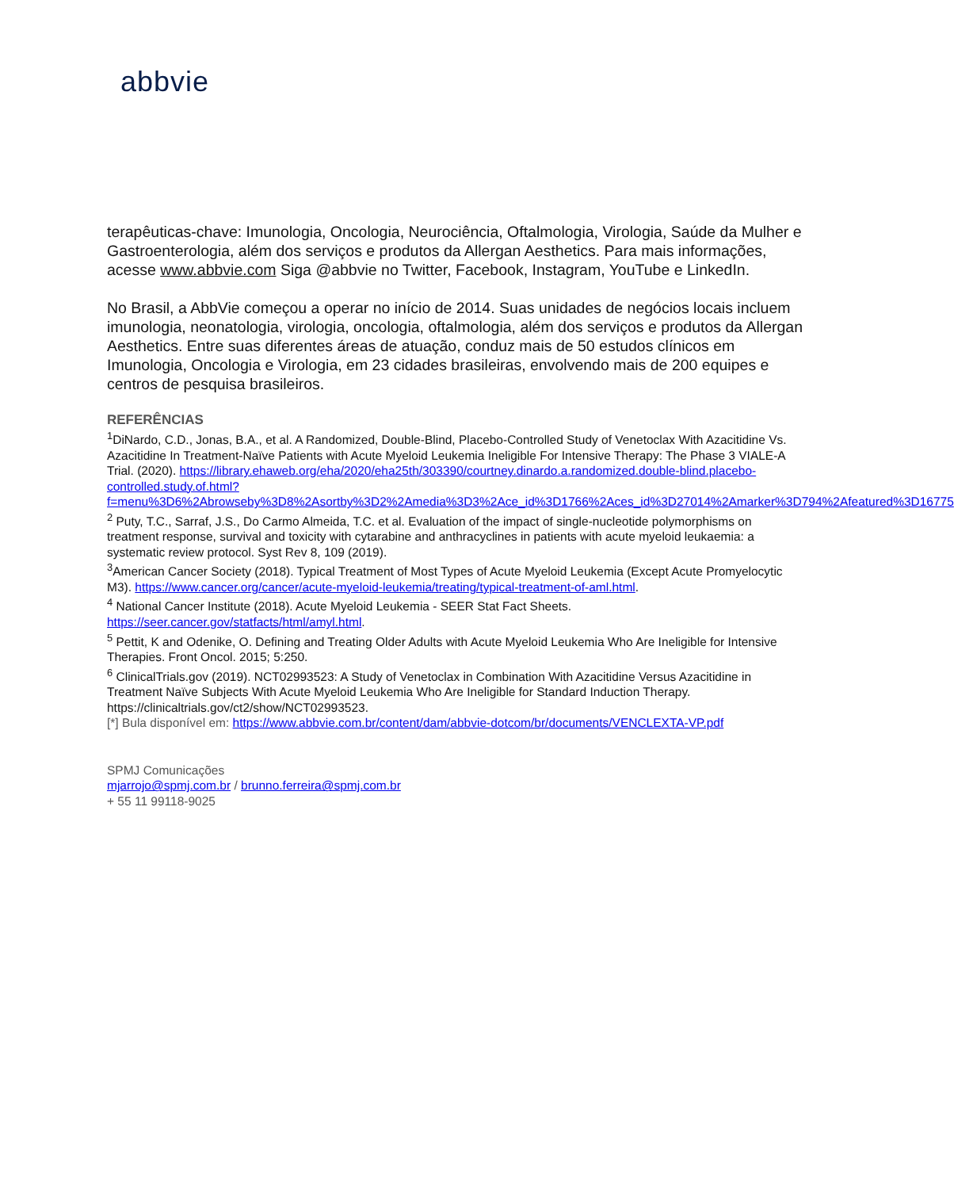abbvie
terapêuticas-chave: Imunologia, Oncologia, Neurociência, Oftalmologia, Virologia, Saúde da Mulher e Gastroenterologia, além dos serviços e produtos da Allergan Aesthetics. Para mais informações, acesse www.abbvie.com Siga @abbvie no Twitter, Facebook, Instagram, YouTube e LinkedIn.
No Brasil, a AbbVie começou a operar no início de 2014. Suas unidades de negócios locais incluem imunologia, neonatologia, virologia, oncologia, oftalmologia, além dos serviços e produtos da Allergan Aesthetics. Entre suas diferentes áreas de atuação, conduz mais de 50 estudos clínicos em Imunologia, Oncologia e Virologia, em 23 cidades brasileiras, envolvendo mais de 200 equipes e centros de pesquisa brasileiros.
REFERÊNCIAS
<sup>1</sup> DiNardo, C.D., Jonas, B.A., et al. A Randomized, Double-Blind, Placebo-Controlled Study of Venetoclax With Azacitidine Vs. Azacitidine In Treatment-Naïve Patients with Acute Myeloid Leukemia Ineligible For Intensive Therapy: The Phase 3 VIALE-A Trial. (2020). https://library.ehaweb.org/eha/2020/eha25th/303390/courtney.dinardo.a.randomized.double-blind.placebo-controlled.study.of.html?f=menu%3D6%2Abrowseby%3D8%2Asortby%3D2%2Amedia%3D3%2Ace_id%3D1766%2Aces_id%3D27014%2Amarker%3D794%2Afeatured%3D16775
<sup>2</sup> Puty, T.C., Sarraf, J.S., Do Carmo Almeida, T.C. et al. Evaluation of the impact of single-nucleotide polymorphisms on treatment response, survival and toxicity with cytarabine and anthracyclines in patients with acute myeloid leukaemia: a systematic review protocol. Syst Rev 8, 109 (2019).
<sup>3</sup> American Cancer Society (2018). Typical Treatment of Most Types of Acute Myeloid Leukemia (Except Acute Promyelocytic M3). https://www.cancer.org/cancer/acute-myeloid-leukemia/treating/typical-treatment-of-aml.html.
<sup>4</sup> National Cancer Institute (2018). Acute Myeloid Leukemia - SEER Stat Fact Sheets. https://seer.cancer.gov/statfacts/html/amyl.html.
<sup>5</sup> Pettit, K and Odenike, O. Defining and Treating Older Adults with Acute Myeloid Leukemia Who Are Ineligible for Intensive Therapies. Front Oncol. 2015; 5:250.
<sup>6</sup> ClinicalTrials.gov (2019). NCT02993523: A Study of Venetoclax in Combination With Azacitidine Versus Azacitidine in Treatment Naïve Subjects With Acute Myeloid Leukemia Who Are Ineligible for Standard Induction Therapy. https://clinicaltrials.gov/ct2/show/NCT02993523.
[*] Bula disponível em: https://www.abbvie.com.br/content/dam/abbvie-dotcom/br/documents/VENCLEXTA-VP.pdf
SPMJ Comunicações
mjarrojo@spmj.com.br / brunno.ferreira@spmj.com.br
+ 55 11 99118-9025